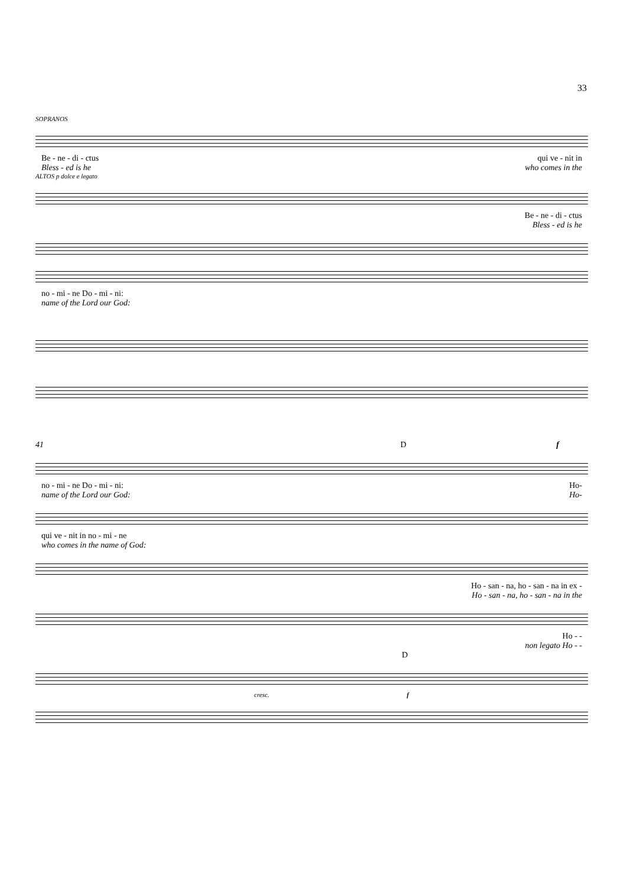33
SOPRANOS
Be - ne - di - ctus qui ve - nit in
Bless - ed is he who comes in the
ALTOS p dolce e legato
Be - ne - di - ctus
Bless - ed is he
no - mi - ne Do - mi - ni:
name of the Lord our God:
41 D f
no - mi - ne Do - mi - ni: Ho-
name of the Lord our God: Ho-
qui ve - nit in no - mi - ne
who comes in the name of God:
Ho - san - na, ho - san - na in ex -
Ho - san - na, ho - san - na in the
Ho - -
non legato Ho - -
D
cresc. f